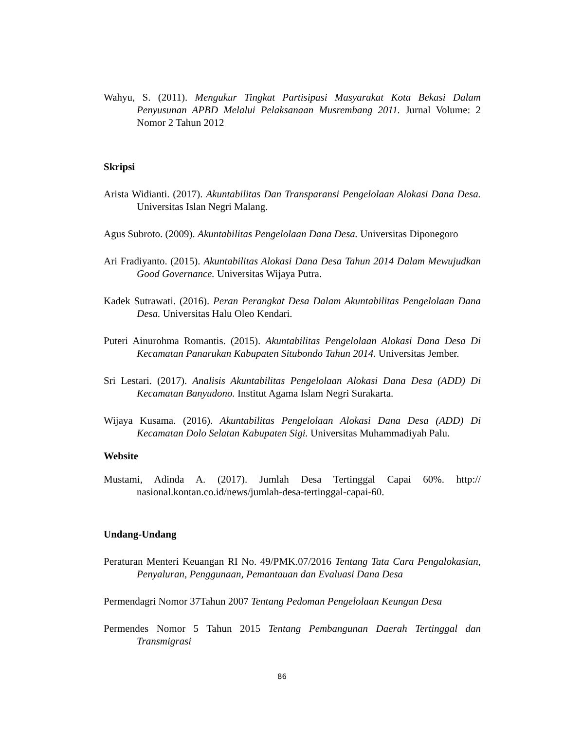Wahyu, S. (2011). Mengukur Tingkat Partisipasi Masyarakat Kota Bekasi Dalam Penyusunan APBD Melalui Pelaksanaan Musrembang 2011. Jurnal Volume: 2 Nomor 2 Tahun 2012
Skripsi
Arista Widianti. (2017). Akuntabilitas Dan Transparansi Pengelolaan Alokasi Dana Desa. Universitas Islan Negri Malang.
Agus Subroto. (2009). Akuntabilitas Pengelolaan Dana Desa. Universitas Diponegoro
Ari Fradiyanto. (2015). Akuntabilitas Alokasi Dana Desa Tahun 2014 Dalam Mewujudkan Good Governance. Universitas Wijaya Putra.
Kadek Sutrawati. (2016). Peran Perangkat Desa Dalam Akuntabilitas Pengelolaan Dana Desa. Universitas Halu Oleo Kendari.
Puteri Ainurohma Romantis. (2015). Akuntabilitas Pengelolaan Alokasi Dana Desa Di Kecamatan Panarukan Kabupaten Situbondo Tahun 2014. Universitas Jember.
Sri Lestari. (2017). Analisis Akuntabilitas Pengelolaan Alokasi Dana Desa (ADD) Di Kecamatan Banyudono. Institut Agama Islam Negri Surakarta.
Wijaya Kusama. (2016). Akuntabilitas Pengelolaan Alokasi Dana Desa (ADD) Di Kecamatan Dolo Selatan Kabupaten Sigi. Universitas Muhammadiyah Palu.
Website
Mustami, Adinda A. (2017). Jumlah Desa Tertinggal Capai 60%. http:// nasional.kontan.co.id/news/jumlah-desa-tertinggal-capai-60.
Undang-Undang
Peraturan Menteri Keuangan RI No. 49/PMK.07/2016 Tentang Tata Cara Pengalokasian, Penyaluran, Penggunaan, Pemantauan dan Evaluasi Dana Desa
Permendagri Nomor 37Tahun 2007 Tentang Pedoman Pengelolaan Keungan Desa
Permendes Nomor 5 Tahun 2015 Tentang Pembangunan Daerah Tertinggal dan Transmigrasi
86